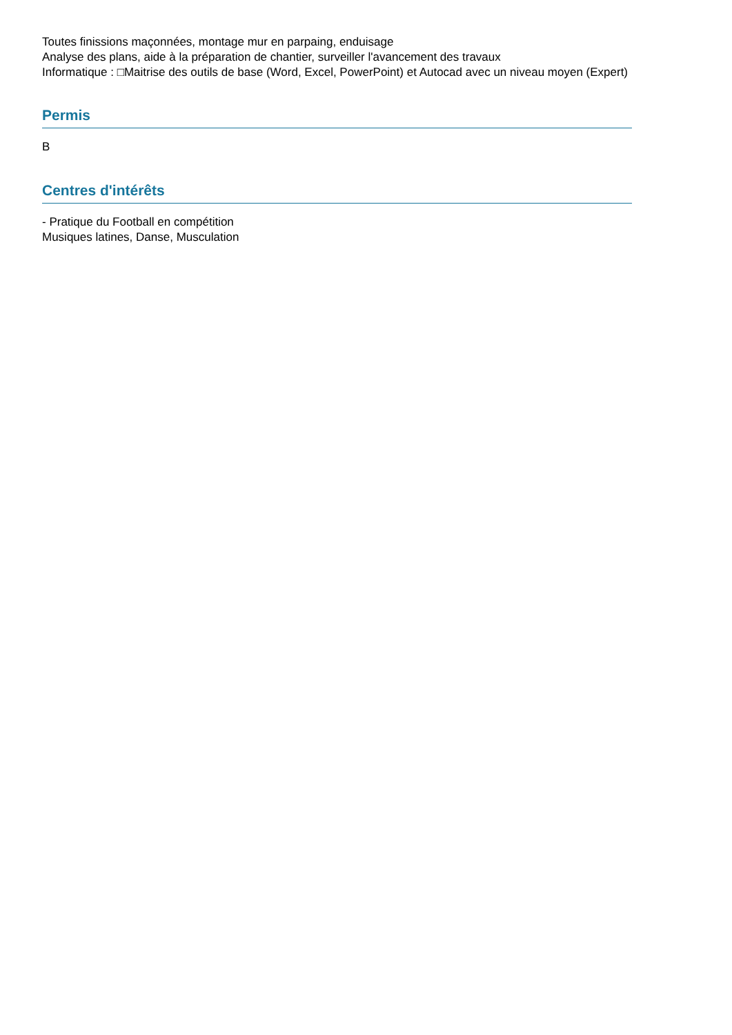Toutes finissions maçonnées, montage mur en parpaing, enduisage
Analyse des plans, aide à la préparation de chantier, surveiller l'avancement des travaux
Informatique : □Maitrise des outils de base (Word, Excel, PowerPoint) et Autocad avec un niveau moyen (Expert)
Permis
B
Centres d'intérêts
- Pratique du Football en compétition
Musiques latines, Danse, Musculation